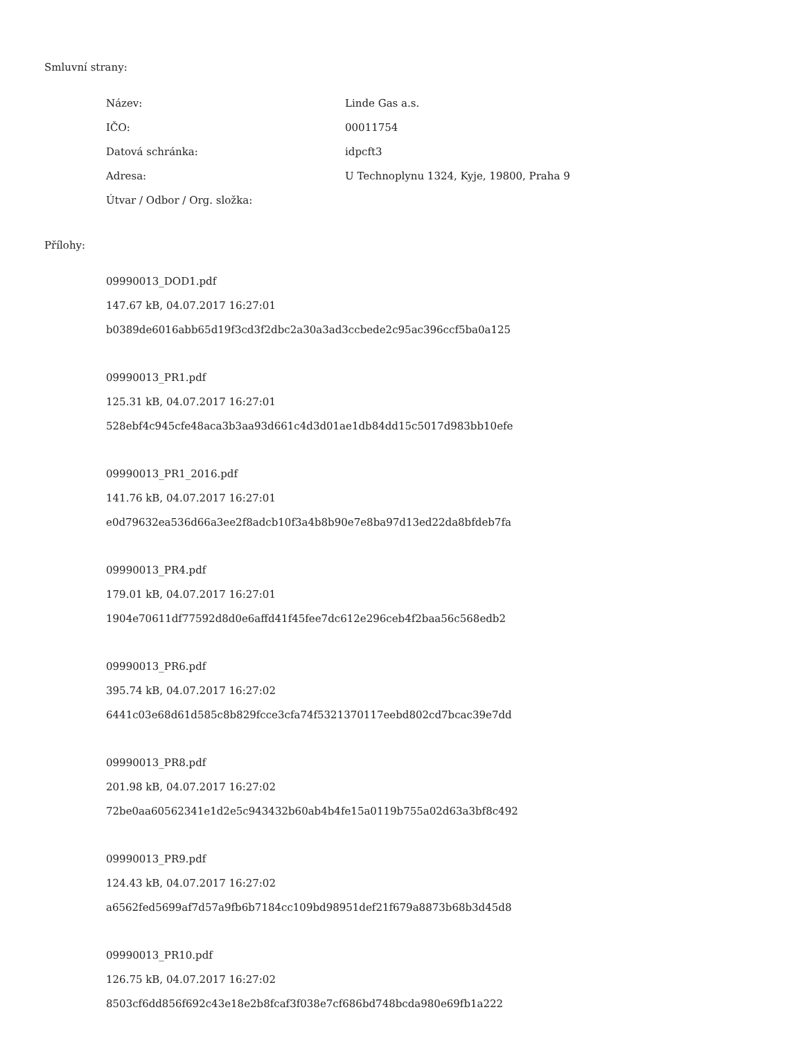Smluvní strany:
| Název: | Linde Gas a.s. |
| IČO: | 00011754 |
| Datová schránka: | idpcft3 |
| Adresa: | U Technoplynu 1324, Kyje, 19800, Praha 9 |
| Útvar / Odbor / Org. složka: | |
Přílohy:
09990013_DOD1.pdf
147.67 kB, 04.07.2017 16:27:01
b0389de6016abb65d19f3cd3f2dbc2a30a3ad3ccbede2c95ac396ccf5ba0a125
09990013_PR1.pdf
125.31 kB, 04.07.2017 16:27:01
528ebf4c945cfe48aca3b3aa93d661c4d3d01ae1db84dd15c5017d983bb10efe
09990013_PR1_2016.pdf
141.76 kB, 04.07.2017 16:27:01
e0d79632ea536d66a3ee2f8adcb10f3a4b8b90e7e8ba97d13ed22da8bfdeb7fa
09990013_PR4.pdf
179.01 kB, 04.07.2017 16:27:01
1904e70611df77592d8d0e6affd41f45fee7dc612e296ceb4f2baa56c568edb2
09990013_PR6.pdf
395.74 kB, 04.07.2017 16:27:02
6441c03e68d61d585c8b829fcce3cfa74f5321370117eebd802cd7bcac39e7dd
09990013_PR8.pdf
201.98 kB, 04.07.2017 16:27:02
72be0aa60562341e1d2e5c943432b60ab4b4fe15a0119b755a02d63a3bf8c492
09990013_PR9.pdf
124.43 kB, 04.07.2017 16:27:02
a6562fed5699af7d57a9fb6b7184cc109bd98951def21f679a8873b68b3d45d8
09990013_PR10.pdf
126.75 kB, 04.07.2017 16:27:02
8503cf6dd856f692c43e18e2b8fcaf3f038e7cf686bd748bcda980e69fb1a222